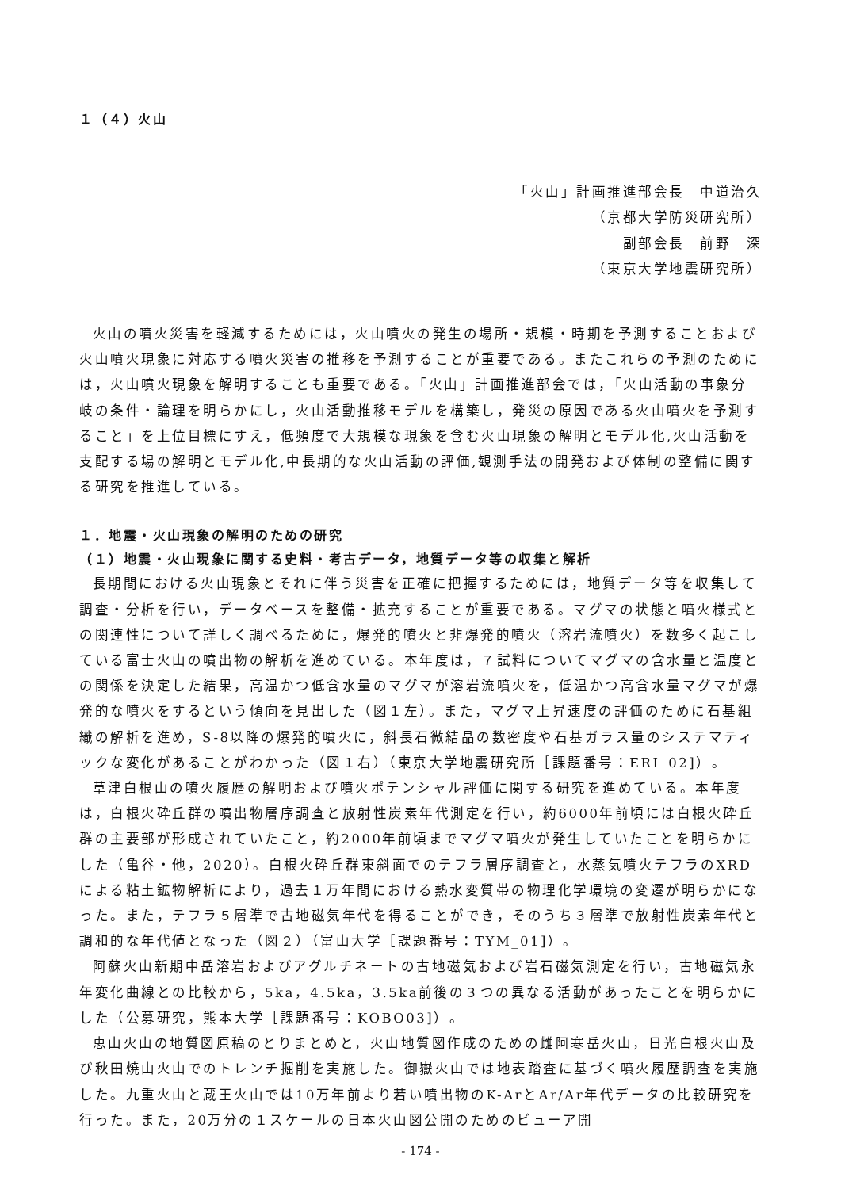１（４）火山
「火山」計画推進部会長　中道治久
（京都大学防災研究所）
副部会長　前野　深
（東京大学地震研究所）
火山の噴火災害を軽減するためには，火山噴火の発生の場所・規模・時期を予測することおよび火山噴火現象に対応する噴火災害の推移を予測することが重要である。またこれらの予測のためには，火山噴火現象を解明することも重要である。「火山」計画推進部会では，「火山活動の事象分岐の条件・論理を明らかにし，火山活動推移モデルを構築し，発災の原因である火山噴火を予測すること」を上位目標にすえ，低頻度で大規模な現象を含む火山現象の解明とモデル化,火山活動を支配する場の解明とモデル化,中長期的な火山活動の評価,観測手法の開発および体制の整備に関する研究を推進している。
１．地震・火山現象の解明のための研究
（１）地震・火山現象に関する史料・考古データ，地質データ等の収集と解析
長期間における火山現象とそれに伴う災害を正確に把握するためには，地質データ等を収集して調査・分析を行い，データベースを整備・拡充することが重要である。マグマの状態と噴火様式との関連性について詳しく調べるために，爆発的噴火と非爆発的噴火（溶岩流噴火）を数多く起こしている富士火山の噴出物の解析を進めている。本年度は，７試料についてマグマの含水量と温度との関係を決定した結果，高温かつ低含水量のマグマが溶岩流噴火を，低温かつ高含水量マグマが爆発的な噴火をするという傾向を見出した（図１左）。また，マグマ上昇速度の評価のために石基組織の解析を進め，S-8以降の爆発的噴火に，斜長石微結晶の数密度や石基ガラス量のシステマティックな変化があることがわかった（図１右）（東京大学地震研究所［課題番号：ERI_02]）。
草津白根山の噴火履歴の解明および噴火ポテンシャル評価に関する研究を進めている。本年度は，白根火砕丘群の噴出物層序調査と放射性炭素年代測定を行い，約6000年前頃には白根火砕丘群の主要部が形成されていたこと，約2000年前頃までマグマ噴火が発生していたことを明らかにした（亀谷・他，2020）。白根火砕丘群東斜面でのテフラ層序調査と，水蒸気噴火テフラのXRDによる粘土鉱物解析により，過去１万年間における熱水変質帯の物理化学環境の変遷が明らかになった。また，テフラ５層準で古地磁気年代を得ることができ，そのうち３層準で放射性炭素年代と調和的な年代値となった（図２）（富山大学［課題番号：TYM_01]）。
阿蘇火山新期中岳溶岩およびアグルチネートの古地磁気および岩石磁気測定を行い，古地磁気永年変化曲線との比較から，5ka，4.5ka，3.5ka前後の３つの異なる活動があったことを明らかにした（公募研究，熊本大学［課題番号：KOBO03]）。
恵山火山の地質図原稿のとりまとめと，火山地質図作成のための雌阿寒岳火山，日光白根火山及び秋田焼山火山でのトレンチ掘削を実施した。御嶽火山では地表踏査に基づく噴火履歴調査を実施した。九重火山と蔵王火山では10万年前より若い噴出物のK-ArとAr/Ar年代データの比較研究を行った。また，20万分の１スケールの日本火山図公開のためのビューア開
- 174 -